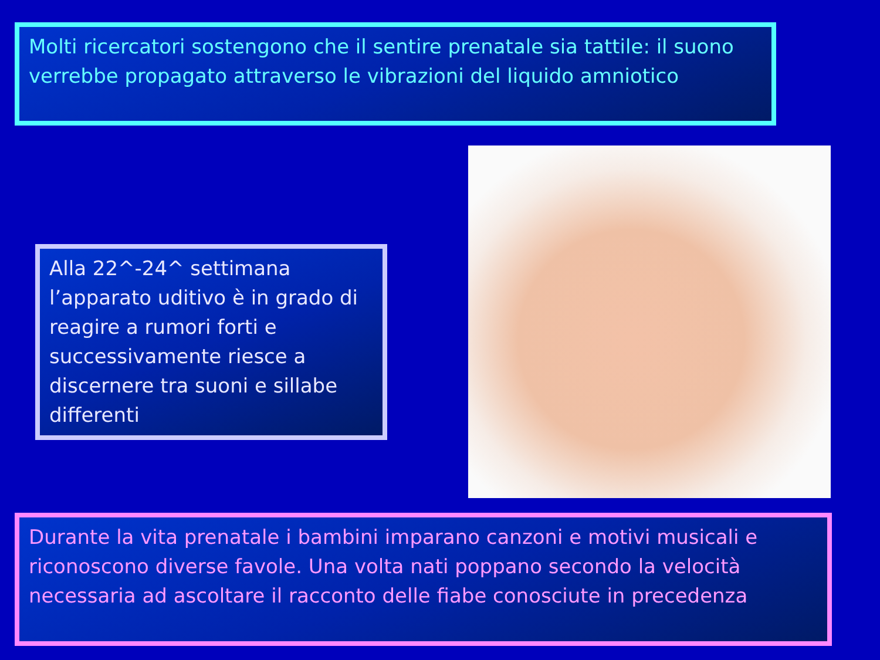Molti ricercatori sostengono che il sentire prenatale sia tattile: il suono verrebbe propagato attraverso le vibrazioni del liquido amniotico
Alla 22^-24^ settimana l’apparato uditivo è in grado di reagire a rumori forti e successivamente riesce a discernere tra suoni e sillabe differenti
Durante la vita prenatale i bambini imparano canzoni e motivi musicali e riconoscono diverse favole. Una volta nati poppano secondo la velocità necessaria ad ascoltare il racconto delle fiabe conosciute in precedenza